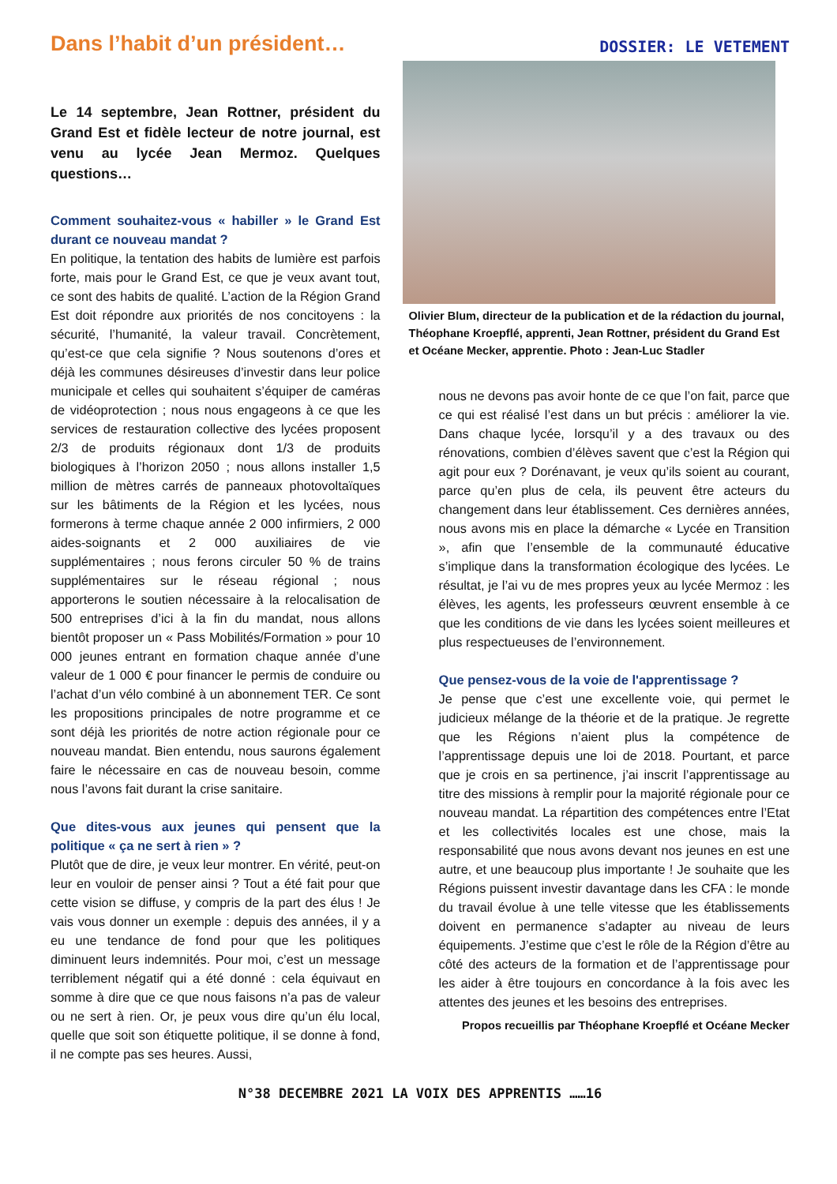Dans l’habit d’un président…
DOSSIER: LE VETEMENT
Le 14 septembre, Jean Rottner, président du Grand Est et fidèle lecteur de notre journal, est venu au lycée Jean Mermoz. Quelques questions…
Comment souhaitez-vous « habiller » le Grand Est durant ce nouveau mandat ?
En politique, la tentation des habits de lumière est parfois forte, mais pour le Grand Est, ce que je veux avant tout, ce sont des habits de qualité. L’action de la Région Grand Est doit répondre aux priorités de nos concitoyens : la sécurité, l’humanité, la valeur travail. Concrètement, qu’est-ce que cela signifie ? Nous soutenons d’ores et déjà les communes désireuses d’investir dans leur police municipale et celles qui souhaitent s’équiper de caméras de vidéoprotection ; nous nous engageons à ce que les services de restauration collective des lycées proposent 2/3 de produits régionaux dont 1/3 de produits biologiques à l’horizon 2050 ; nous allons installer 1,5 million de mètres carrés de panneaux photovoltaïques sur les bâtiments de la Région et les lycées, nous formerons à terme chaque année 2 000 infirmiers, 2 000 aides-soignants et 2 000 auxiliaires de vie supplémentaires ; nous ferons circuler 50 % de trains supplémentaires sur le réseau régional ; nous apporterons le soutien nécessaire à la relocalisation de 500 entreprises d’ici à la fin du mandat, nous allons bientôt proposer un « Pass Mobilités/Formation » pour 10 000 jeunes entrant en formation chaque année d’une valeur de 1 000 € pour financer le permis de conduire ou l’achat d’un vélo combiné à un abonnement TER. Ce sont les propositions principales de notre programme et ce sont déjà les priorités de notre action régionale pour ce nouveau mandat. Bien entendu, nous saurons également faire le nécessaire en cas de nouveau besoin, comme nous l’avons fait durant la crise sanitaire.
Que dites-vous aux jeunes qui pensent que la politique « ça ne sert à rien » ?
Plutôt que de dire, je veux leur montrer. En vérité, peut-on leur en vouloir de penser ainsi ? Tout a été fait pour que cette vision se diffuse, y compris de la part des élus ! Je vais vous donner un exemple : depuis des années, il y a eu une tendance de fond pour que les politiques diminuent leurs indemnités. Pour moi, c’est un message terriblement négatif qui a été donné : cela équivaut en somme à dire que ce que nous faisons n’a pas de valeur ou ne sert à rien. Or, je peux vous dire qu’un élu local, quelle que soit son étiquette politique, il se donne à fond, il ne compte pas ses heures. Aussi,
Olivier Blum, directeur de la publication et de la rédaction du journal, Théophane Kroepflé, apprenti, Jean Rottner, président du Grand Est et Océane Mecker, apprentie. Photo : Jean-Luc Stadler
nous ne devons pas avoir honte de ce que l’on fait, parce que ce qui est réalisé l’est dans un but précis : améliorer la vie. Dans chaque lycée, lorsqu’il y a des travaux ou des rénovations, combien d’élèves savent que c’est la Région qui agit pour eux ? Dorénavant, je veux qu’ils soient au courant, parce qu’en plus de cela, ils peuvent être acteurs du changement dans leur établissement. Ces dernières années, nous avons mis en place la démarche « Lycée en Transition », afin que l’ensemble de la communauté éducative s’implique dans la transformation écologique des lycées. Le résultat, je l’ai vu de mes propres yeux au lycée Mermoz : les élèves, les agents, les professeurs œuvrent ensemble à ce que les conditions de vie dans les lycées soient meilleures et plus respectueuses de l’environnement.
Que pensez-vous de la voie de l'apprentissage ?
Je pense que c’est une excellente voie, qui permet le judicieux mélange de la théorie et de la pratique. Je regrette que les Régions n’aient plus la compétence de l’apprentissage depuis une loi de 2018. Pourtant, et parce que je crois en sa pertinence, j’ai inscrit l’apprentissage au titre des missions à remplir pour la majorité régionale pour ce nouveau mandat. La répartition des compétences entre l’Etat et les collectivités locales est une chose, mais la responsabilité que nous avons devant nos jeunes en est une autre, et une beaucoup plus importante ! Je souhaite que les Régions puissent investir davantage dans les CFA : le monde du travail évolue à une telle vitesse que les établissements doivent en permanence s’adapter au niveau de leurs équipements. J’estime que c’est le rôle de la Région d’être au côté des acteurs de la formation et de l’apprentissage pour les aider à être toujours en concordance à la fois avec les attentes des jeunes et les besoins des entreprises.
Propos recueillis par Théophane Kroepflé et Océane Mecker
N°38 DECEMBRE 2021 LA VOIX DES APPRENTIS ……16